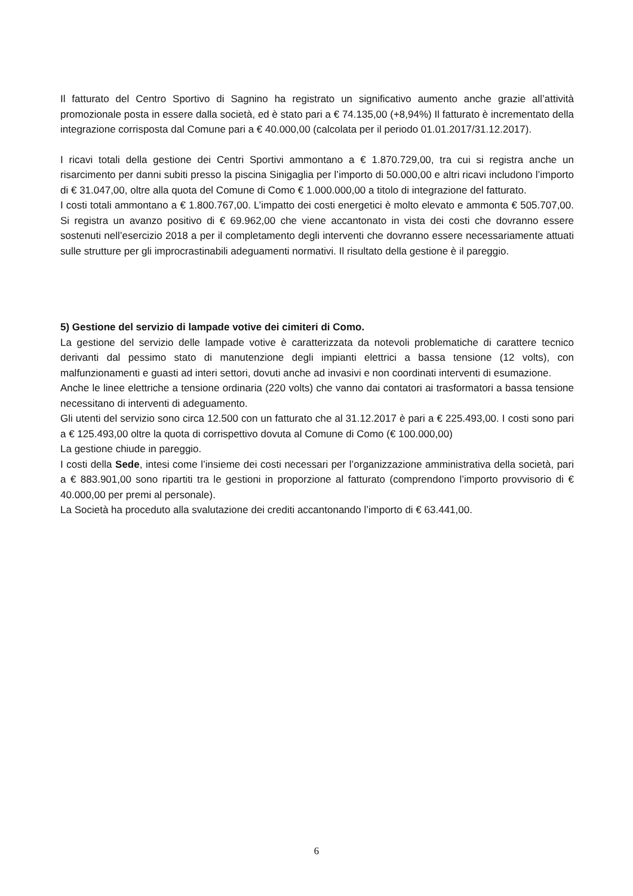Il fatturato del Centro Sportivo di Sagnino ha registrato un significativo aumento anche grazie all’attività promozionale posta in essere dalla società, ed è stato pari a € 74.135,00 (+8,94%) Il fatturato è incrementato della integrazione corrisposta dal Comune pari a € 40.000,00 (calcolata per il periodo 01.01.2017/31.12.2017).
I ricavi totali della gestione dei Centri Sportivi ammontano a € 1.870.729,00, tra cui si registra anche un risarcimento per danni subiti presso la piscina Sinigaglia per l’importo di 50.000,00 e altri ricavi includono l’importo di € 31.047,00, oltre alla quota del Comune di Como € 1.000.000,00 a titolo di integrazione del fatturato.
I costi totali ammontano a € 1.800.767,00. L’impatto dei costi energetici è molto elevato e ammonta € 505.707,00. Si registra un avanzo positivo di € 69.962,00 che viene accantonato in vista dei costi che dovranno essere sostenuti nell’esercizio 2018 a per il completamento degli interventi che dovranno essere necessariamente attuati sulle strutture per gli improcrastinabili adeguamenti normativi. Il risultato della gestione è il pareggio.
5) Gestione del servizio di lampade votive dei cimiteri di Como.
La gestione del servizio delle lampade votive è caratterizzata da notevoli problematiche di carattere tecnico derivanti dal pessimo stato di manutenzione degli impianti elettrici a bassa tensione (12 volts), con malfunzionamenti e guasti ad interi settori, dovuti anche ad invasivi e non coordinati interventi di esumazione.
Anche le linee elettriche a tensione ordinaria (220 volts) che vanno dai contatori ai trasformatori a bassa tensione necessitano di interventi di adeguamento.
Gli utenti del servizio sono circa 12.500 con un fatturato che al 31.12.2017 è pari a € 225.493,00. I costi sono pari a € 125.493,00 oltre la quota di corrispettivo dovuta al Comune di Como (€ 100.000,00)
La gestione chiude in pareggio.
I costi della Sede, intesi come l’insieme dei costi necessari per l’organizzazione amministrativa della società, pari a € 883.901,00 sono ripartiti tra le gestioni in proporzione al fatturato (comprendono l’importo provvisorio di € 40.000,00 per premi al personale).
La Società ha proceduto alla svalutazione dei crediti accantonando l’importo di € 63.441,00.
6